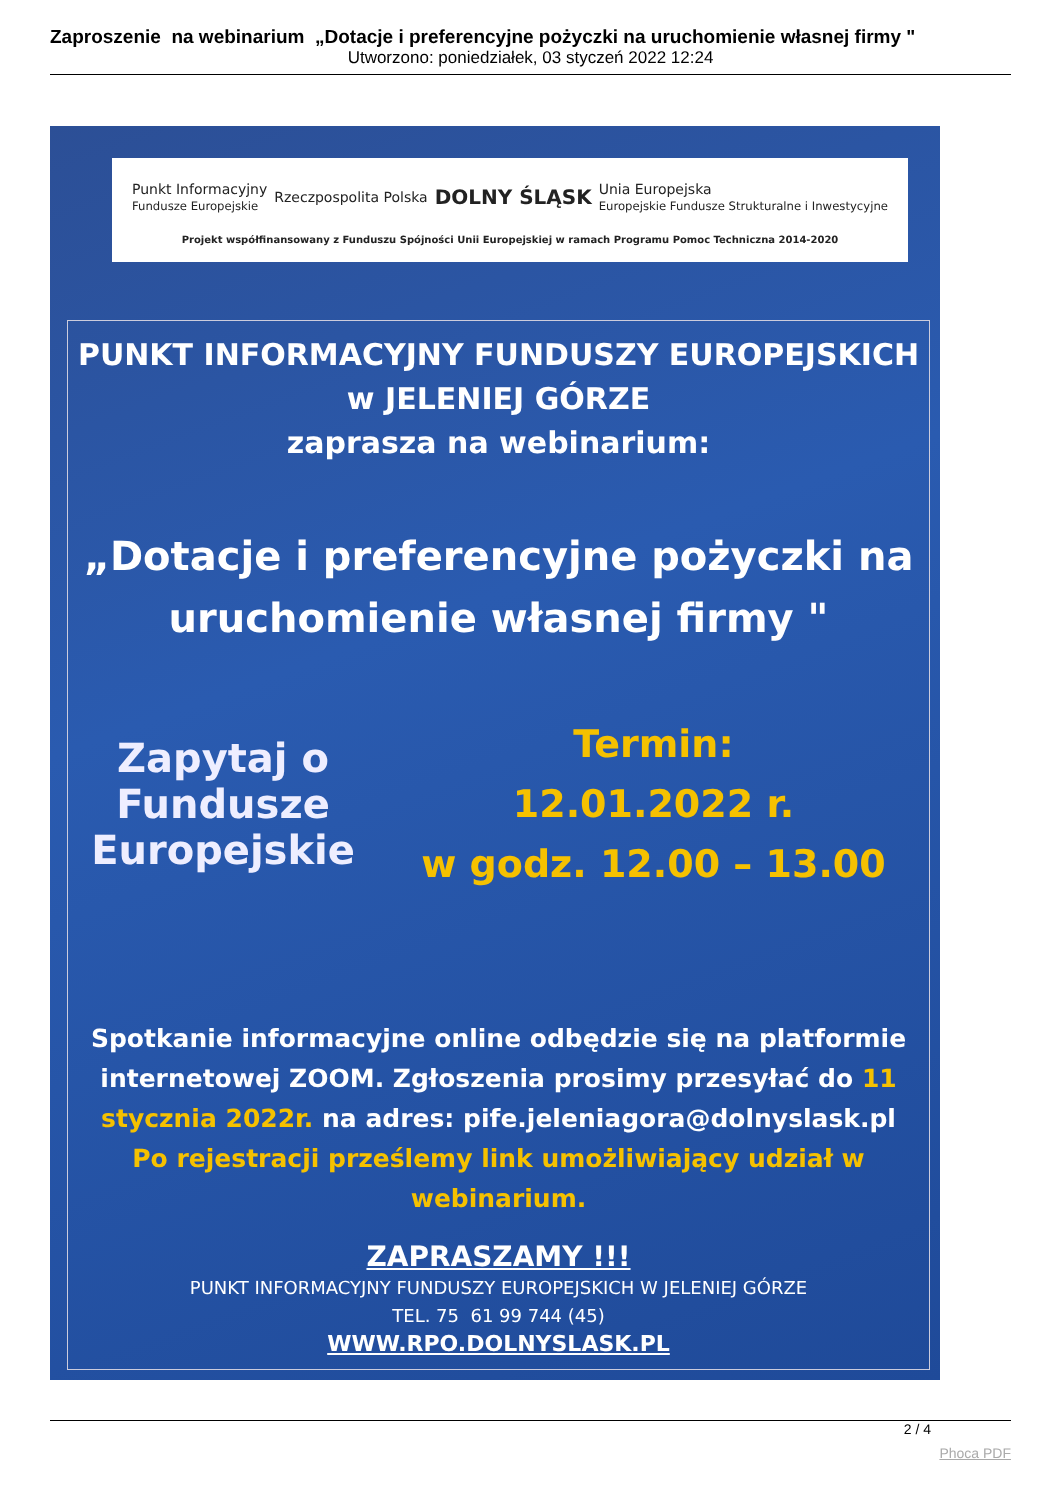Zaproszenie na webinarium „Dotacje i preferencyjne pożyczki na uruchomienie własnej firmy "
Utworzono: poniedziałek, 03 styczeń 2022 12:24
Punkt Informacyjny
Fundusze Europejskie Rzeczpospolita Polska DOLNY ŚLĄSK Unia Europejska
Europejskie Fundusze Strukturalne i Inwestycyjne
Projekt współfinansowany z Funduszu Spójności Unii Europejskiej w ramach Programu Pomoc Techniczna 2014-2020
PUNKT INFORMACYJNY FUNDUSZY EUROPEJSKICH
w JELENIEJ GÓRZE
zaprasza na webinarium:
„Dotacje i preferencyjne pożyczki na uruchomienie własnej firmy "
Zapytaj o Fundusze Europejskie
Termin:
12.01.2022 r.
w godz. 12.00 – 13.00
Spotkanie informacyjne online odbędzie się na platformie internetowej ZOOM. Zgłoszenia prosimy przesyłać do 11 stycznia 2022r. na adres: pife.jeleniagora@dolnyslask.pl
Po rejestracji prześlemy link umożliwiający udział w webinarium.
ZAPRASZAMY !!!
PUNKT INFORMACYJNY FUNDUSZY EUROPEJSKICH W JELENIEJ GÓRZE
TEL. 75 61 99 744 (45)
WWW.RPO.DOLNYSLASK.PL
2 / 4
Phoca PDF